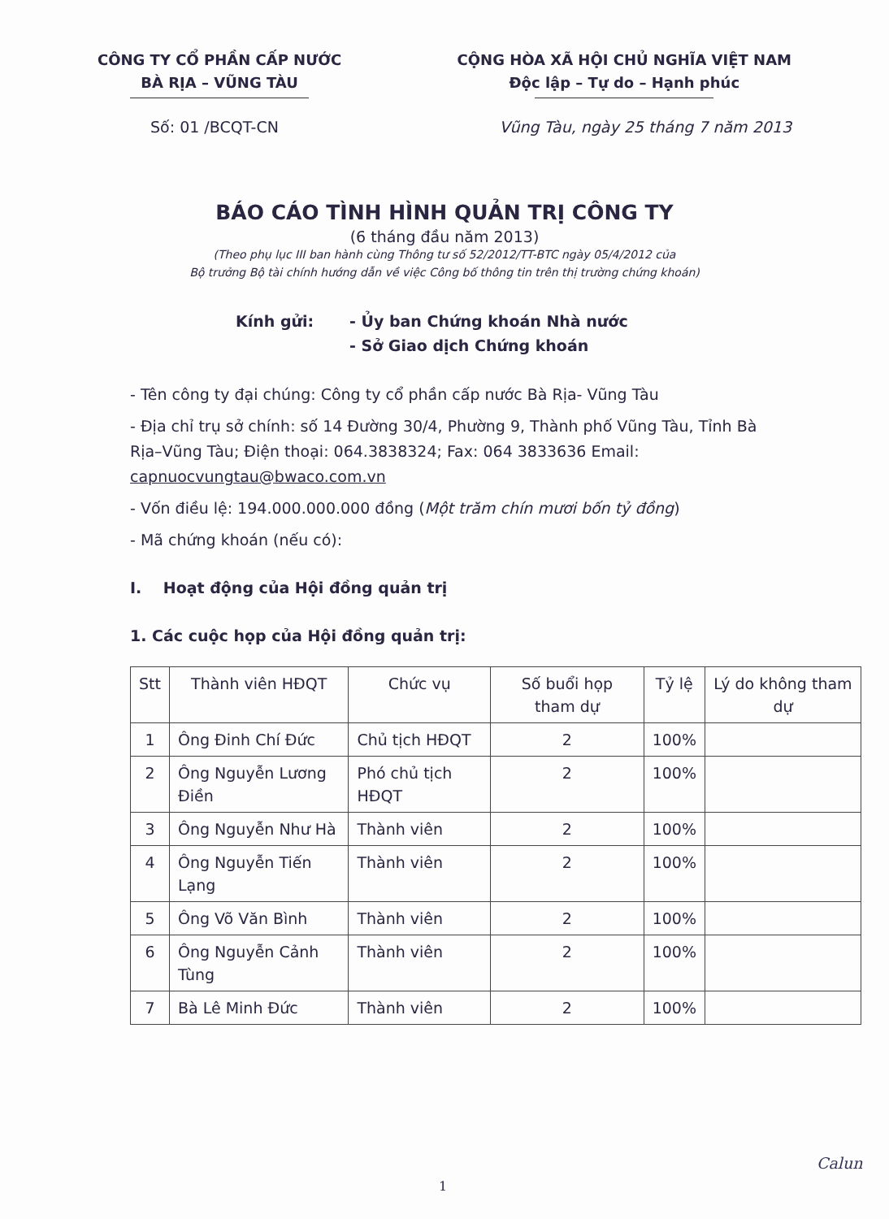CÔNG TY CỔ PHẦN CẤP NƯỚC
BÀ RỊA – VŨNG TÀU
CỘNG HÒA XÃ HỘI CHỦ NGHĨA VIỆT NAM
Độc lập – Tự do – Hạnh phúc
Số: 01 /BCQT-CN Vũng Tàu, ngày 25 tháng 7 năm 2013
BÁO CÁO TÌNH HÌNH QUẢN TRỊ CÔNG TY
(6 tháng đầu năm 2013)
(Theo phụ lục III ban hành cùng Thông tư số 52/2012/TT-BTC ngày 05/4/2012 của
Bộ trưởng Bộ tài chính hướng dẫn về việc Công bố thông tin trên thị trường chứng khoán)
Kính gửi: - Ủy ban Chứng khoán Nhà nước
- Sở Giao dịch Chứng khoán
- Tên công ty đại chúng: Công ty cổ phần cấp nước Bà Rịa- Vũng Tàu
- Địa chỉ trụ sở chính: số 14 Đường 30/4, Phường 9, Thành phố Vũng Tàu, Tỉnh Bà Rịa–Vũng Tàu; Điện thoại: 064.3838324; Fax: 064 3833636 Email: capnuocvungtau@bwaco.com.vn
- Vốn điều lệ: 194.000.000.000 đồng (Một trăm chín mươi bốn tỷ đồng)
- Mã chứng khoán (nếu có):
I. Hoạt động của Hội đồng quản trị
1. Các cuộc họp của Hội đồng quản trị:
| Stt | Thành viên HĐQT | Chức vụ | Số buổi họp tham dự | Tỷ lệ | Lý do không tham dự |
| --- | --- | --- | --- | --- | --- |
| 1 | Ông Đinh Chí Đức | Chủ tịch HĐQT | 2 | 100% | |
| 2 | Ông Nguyễn Lương Điền | Phó chủ tịch HĐQT | 2 | 100% | |
| 3 | Ông Nguyễn Như Hà | Thành viên | 2 | 100% | |
| 4 | Ông Nguyễn Tiến Lạng | Thành viên | 2 | 100% | |
| 5 | Ông Võ Văn Bình | Thành viên | 2 | 100% | |
| 6 | Ông Nguyễn Cảnh Tùng | Thành viên | 2 | 100% | |
| 7 | Bà Lê Minh Đức | Thành viên | 2 | 100% | |
Calun
1